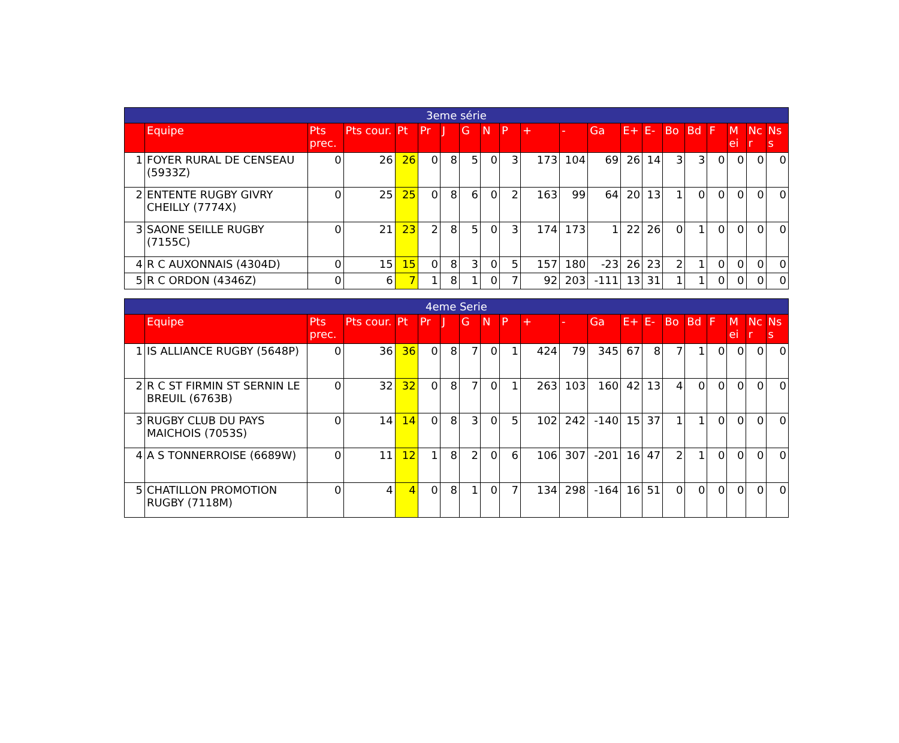| 3eme série | | | | | | | | | | | | | | | | | | | | |
| --- | --- | --- | --- | --- | --- | --- | --- | --- | --- | --- | --- | --- | --- | --- | --- | --- | --- | --- | --- | --- |
| | Equipe | Pts prec. | Pts cour. | Pt | Pr | J | G | N | P | + | - | Ga | E+ | E- | Bo | Bd | F | M ei | Nc r | Ns s |
| 1 | FOYER RURAL DE CENSEAU (5933Z) | 0 | 26 | 26 | 0 | 8 | 5 | 0 | 3 | 173 | 104 | 69 | 26 | 14 | 3 | 3 | 0 | 0 | 0 | 0 |
| 2 | ENTENTE RUGBY GIVRY CHEILLY (7774X) | 0 | 25 | 25 | 0 | 8 | 6 | 0 | 2 | 163 | 99 | 64 | 20 | 13 | 1 | 0 | 0 | 0 | 0 | 0 |
| 3 | SAONE SEILLE RUGBY (7155C) | 0 | 21 | 23 | 2 | 8 | 5 | 0 | 3 | 174 | 173 | 1 | 22 | 26 | 0 | 1 | 0 | 0 | 0 | 0 |
| 4 | R C AUXONNAIS (4304D) | 0 | 15 | 15 | 0 | 8 | 3 | 0 | 5 | 157 | 180 | -23 | 26 | 23 | 2 | 1 | 0 | 0 | 0 | 0 |
| 5 | R C ORDON (4346Z) | 0 | 6 | 7 | 1 | 8 | 1 | 0 | 7 | 92 | 203 | -111 | 13 | 31 | 1 | 1 | 0 | 0 | 0 | 0 |
| 4eme Serie | | | | | | | | | | | | | | | | | | | | |
| --- | --- | --- | --- | --- | --- | --- | --- | --- | --- | --- | --- | --- | --- | --- | --- | --- | --- | --- | --- | --- |
| | Equipe | Pts prec. | Pts cour. | Pt | Pr | J | G | N | P | + | - | Ga | E+ | E- | Bo | Bd | F | M ei | Nc r | Ns s |
| 1 | IS ALLIANCE RUGBY (5648P) | 0 | 36 | 36 | 0 | 8 | 7 | 0 | 1 | 424 | 79 | 345 | 67 | 8 | 7 | 1 | 0 | 0 | 0 | 0 |
| 2 | R C ST FIRMIN ST SERNIN LE BREUIL (6763B) | 0 | 32 | 32 | 0 | 8 | 7 | 0 | 1 | 263 | 103 | 160 | 42 | 13 | 4 | 0 | 0 | 0 | 0 | 0 |
| 3 | RUGBY CLUB DU PAYS MAICHOIS (7053S) | 0 | 14 | 14 | 0 | 8 | 3 | 0 | 5 | 102 | 242 | -140 | 15 | 37 | 1 | 1 | 0 | 0 | 0 | 0 |
| 4 | A S TONNERROISE (6689W) | 0 | 11 | 12 | 1 | 8 | 2 | 0 | 6 | 106 | 307 | -201 | 16 | 47 | 2 | 1 | 0 | 0 | 0 | 0 |
| 5 | CHATILLON PROMOTION RUGBY (7118M) | 0 | 4 | 4 | 0 | 8 | 1 | 0 | 7 | 134 | 298 | -164 | 16 | 51 | 0 | 0 | 0 | 0 | 0 | 0 |